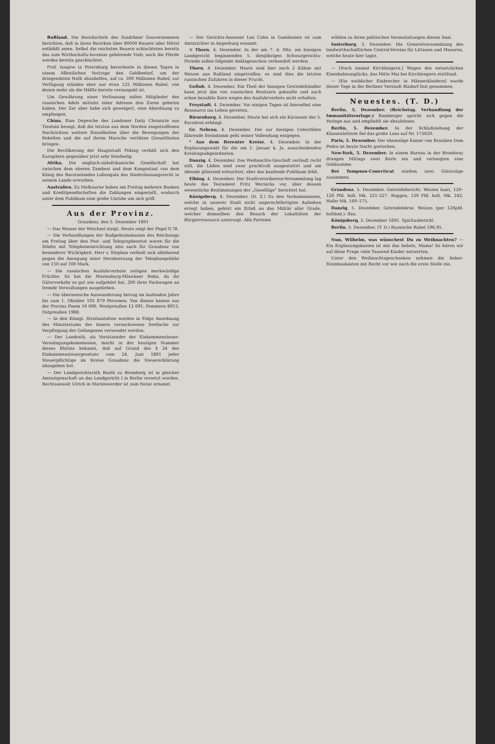Rußland. Die Bezirkschefs des Szadrhner Gouvernements berichten, daß in ihren Bezirken über 80000 Bauern aller Mittel entblößt seien. Selbst die reichsten Bauern schlachteten bereits das zum Wirthschafts-Inventar gehörende Vieh; auch die Pferde werden bereits geschlachtet.
Prof. Issajew in Petersburg berechnete in diesen Tagen in einem öffentlichen Vortrage den Geldbedarf, um der dringendsten Noth abzuhelfen, auf ca. 300 Millionen Rubel; zur Verfügung ständen aber nur etwa 125 Millionen Rubel, von denen mehr als die Hälfte bereits verausgabt ist.
Um Gewährung einer Verfassung sollen Mitglieder des russischen Adels mittelst einer Adresse den Zaren gebeten haben. Der Zar aber habe sich geweigert, eine Abordnung zu empfangen.
China. Eine Depesche des Londoner Daily Chronicle aus Tientsin besagt, daß die letzten aus dem Norden eingetroffenen Nachrichten weitere Einzelheiten über die Bewegungen der Rebellen und die auf ihrem Marsche verübten Greuelthaten bringen.
Die Bevölkerung der Hauptstadt Peking verhält sich den Europäern gegenüber jetzt sehr feindselig.
Afrika. Die englisch-südafrikanische Gesellschaft hat zwischen dem oberen Zambesi und dem Kongostaat von dem König des Barotselandes Lobengula das Niederlassungsrecht in seinem Lande erworben.
Australien. Zu Melbourne haben am Freitag mehrere Banken und Kreditgesellschaften die Zahlungen eingestellt, wodurch unter dem Publikum eine große Unruhe um sich griff.
Aus der Provinz.
Graudenz, den 5. Dezember 1891
— Das Wasser der Weichsel steigt. Heute zeigt der Pegel 0,78.
— Die Verhandlungen der Budgetkommission des Reichstags am Freitag über den Post- und Telegraphenetat waren für die Städte mit Telephoneinrichtung also auch für Graudenz von besonderer Wichtigkeit. Herr v. Stephan verhielt sich ablehnend gegen die Anregung einer Herabsetzung der Telephongebühr von 150 auf 100 Mark.
— Die russischen Ausfuhrverbote zeitigen merkwürdige Früchte: So hat die Marienburg-Mlawkaer Bahn, da ihr Güterverkehr so gut wie aufgehört hat, 200 ihrer Packwagen an fremde Verwaltungen ausgeliehen.
— Die überseeische Auswanderung betrug im laufenden Jahre bis zum 1. Oktober 102 879 Personen. Von diesen kamen aus der Provinz Posen 16 696, Westpreußen 12 691, Pommern 8913, Ostpreußen 1988.
— In den Königl. Strafanstalten werden in Folge Anordnung des Ministeriums des Innern versuchsweise Seefische zur Verpflegung der Gefangenen verwendet werden.
— Der Landrath, als Vorsitzender der Einkommensteuer-Veranlagungskommission, macht in der heutigen Nummer dieses Blattes bekannt, daß auf Grund des § 24 des Einkommensteuergesetzes vom 24. Juni 1891 jeder Steuerpflichtige im Kreise Graudenz die Steuererklärung abzugeben hat.
— Der Landgerichtsrath Baath zu Bromberg ist in gleicher Amtseigenschaft an das Landgericht I in Berlin versetzt worden. Rechtsanwalt Ulrich in Marienwerder ist zum Notar ernannt.
— Der Gerichts-Assessor Leo Cohn in Gumbinnen ist zum Amtsrichter in Angerburg ernannt.
⊙ Thorn, 4. Dezember. In der am 7. d. Mts. am hiesigen Landgericht beginnenden 5. diesjährigen Schwurgerichts-Periode sollen folgende Anklagesachen verhandelt werden.
Thorn, 4. Dezember. Heute sind hier noch 2 Kähne mit Weizen aus Rußland eingetroffen; es sind dies die letzten russischen Zufuhren in dieser Frucht.
Gollub, 4. Dezember. Ein Theil der hiesigen Getreidehändler kann jetzt das von russischen Besitzern gekaufte und auch schon bezahlte Korn wegen des Ausfuhrverbots nicht erhalten.
Freystadt, 4. Dezember. Vor einigen Tagen ist hierselbst eine Ressource ins Leben getreten.
Riesenburg, 4. Dezember. Heute hat sich ein Kürassier der 5. Escadron erhängt.
Gr. Nebrau, 4. Dezember. Der zur hiesigen Ueberfähre führende Steindamm geht seiner Vollendung entgegen.
* Aus dem Berenter Kreise, 4. Dezember. In der Ergänzungswahl für die am 1. Januar k. Js. ausscheidenden Kreistagsabgeordneten.
Danzig, 4. Dezember. Das Weihnachts-Geschäft verläuft recht still, die Läden sind zwar prachtvoll ausgestattet und am Abende glänzend erleuchtet, aber das kaufende Publikum fehlt.
Elbing, 4. Dezember. Der Stadtverordneten-Versammlung lag heute das Testament Fritz Wernicks vor, über dessen wesentliche Bestimmungen der „Geselllige“ berichtet hat.
Königsberg, 4. Dezember. (D. Z.) Zu den Vorkommnissen, welche in unserer Stadt nicht ungerechtfertigtes Aufsehen erregt haben, gehört ein Erlaß an das Militär aller Grade, welcher demselben den Besuch der Lokalitäten der Bürgerressource untersagt. Alle Parteien
wählen zu ihren politischen Veranstaltungen diesen Saal.
Insterburg, 3. Dezember. Die Generalversammlung des landwirthschaftlichen Central-Vereins für Littauen und Masuren, welche heute hier tagte.
— [Noch einmal Kirchlengern.] Wegen des entsetzlichen Eisenbahnunglücks, das Mitte Mai bei Kirchlengern stattfand.
— [Ein weiblicher Einbrecher in Männerkleidern] wurde dieser Tage in der Berliner Vorstadt Rixdorf fest genommen.
Neuestes. (T. D.)
Berlin, 5. Dezember. (Reichstag. Verhandlung der Immunitätsvorlage.) Bamberger spricht sich gegen die Vorlage aus und empfiehlt sie abzulehnen.
Berlin, 5. Dezember. In der Schlußziehung der Klassenlotterie fiel das große Loos auf Nr. 175620.
Paris, 5. Dezember. Der ehemalige Kaiser von Brasilien Dom Pedro ist heute Nacht gestorben.
New-York, 5. Dezember. In einem Bureau in der Broadway drangen Mittags zwei Kerle ein und verlangten eine Geldsumme.
Bei Tompson-Conecticut stießen zwei Güterzüge zusammen.
Graudenz, 5. Dezember. Getreidebericht. Weizen bunt, 120–126 Pfd. holl. Mk. 221–227. Roggen, 120 Pfd. holl. Mk. 242. Hafer Mk. 160–175.
Danzig, 5. Dezember. Getreidebörse. Weizen (per 126pfd. holländ.): flau.
Königsberg, 5. Dezember 1891. Spiritusbericht.
Berlin, 5. Dezember. (T. D.) Russische Rubel 196,95.
Nun, Wilhelm, was wünschest Du zu Weihnachten? — Ein Ergänzungskasten ist mir das liebste, Mama! So hören wir auf diese Frage viele Tausend Kinder antworten.
Unter den Weihnachtsgeschenken nehmen die Anker-Steinbaukasten mit Recht vor wie nach die erste Stelle ein.